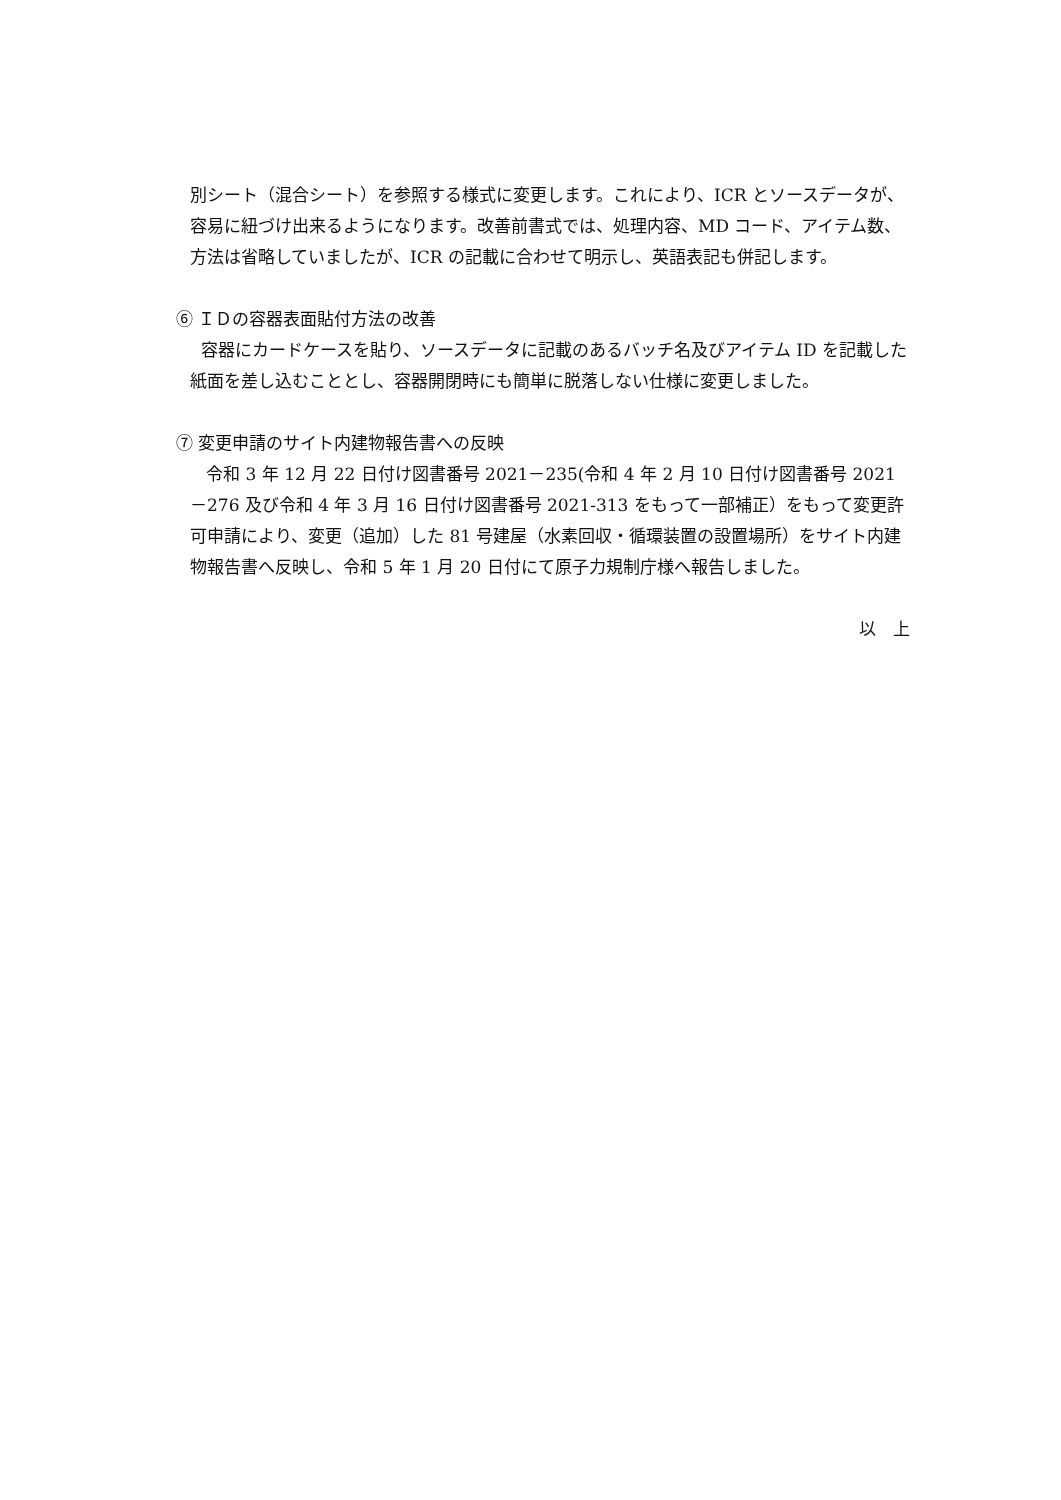別シート（混合シート）を参照する様式に変更します。これにより、ICR とソースデータが、容易に紐づけ出来るようになります。改善前書式では、処理内容、MD コード、アイテム数、方法は省略していましたが、ICR の記載に合わせて明示し、英語表記も併記します。
⑥ ＩＤの容器表面貼付方法の改善
容器にカードケースを貼り、ソースデータに記載のあるバッチ名及びアイテム ID を記載した紙面を差し込むこととし、容器開閉時にも簡単に脱落しない仕様に変更しました。
⑦ 変更申請のサイト内建物報告書への反映
令和 3 年 12 月 22 日付け図書番号 2021－235(令和 4 年 2 月 10 日付け図書番号 2021－276 及び令和 4 年 3 月 16 日付け図書番号 2021-313 をもって一部補正）をもって変更許可申請により、変更（追加）した 81 号建屋（水素回収・循環装置の設置場所）をサイト内建物報告書へ反映し、令和 5 年 1 月 20 日付にて原子力規制庁様へ報告しました。
以　上